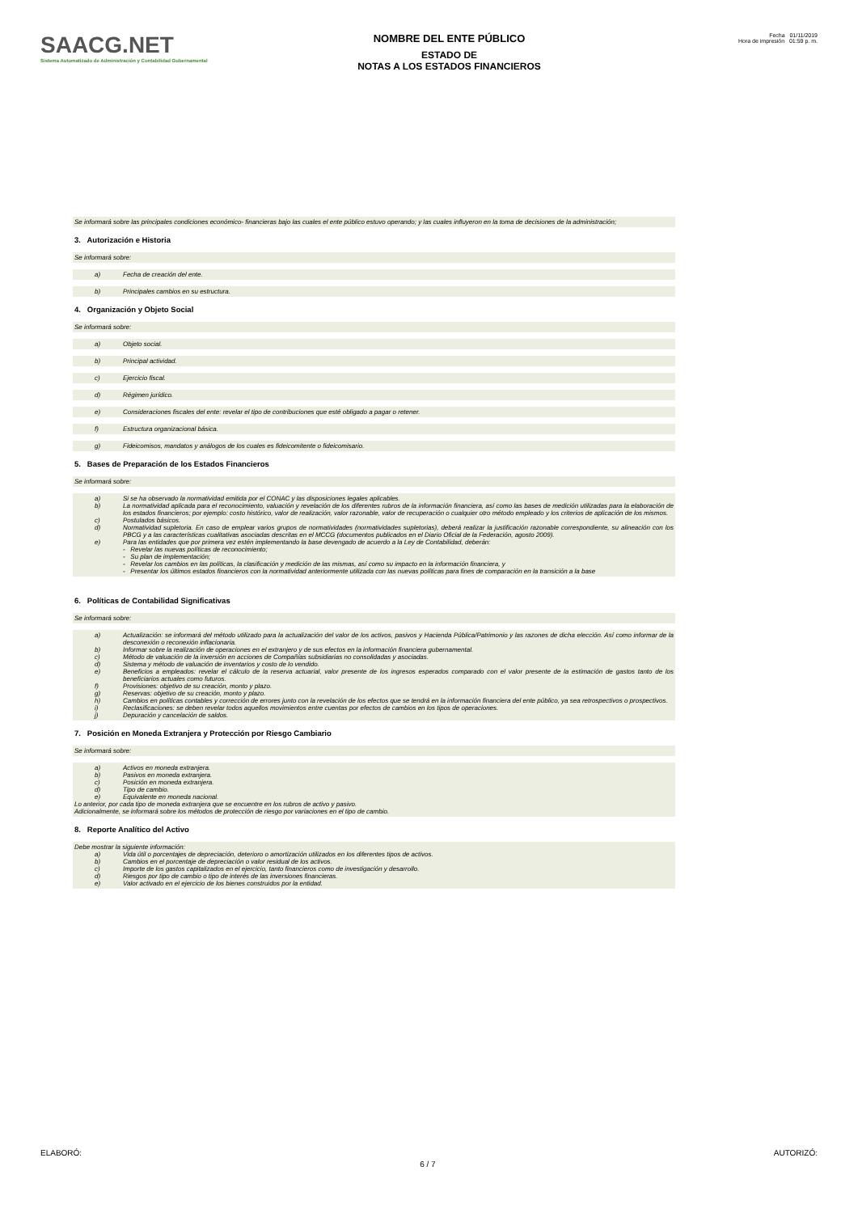SAACG.NET
Sistema Automatizado de Administración y Contabilidad Gubernamental
NOMBRE DEL ENTE PÚBLICO
ESTADO DE
NOTAS A LOS ESTADOS FINANCIEROS
Fecha 01/11/2019
Hora de impresión 01:59 p. m.
Se informará sobre las principales condiciones económico- financieras bajo las cuales el ente público estuvo operando; y las cuales influyeron en la toma de decisiones de la administración;
3. Autorización e Historia
Se informará sobre:
a) Fecha de creación del ente.
b) Principales cambios en su estructura.
4. Organización y Objeto Social
Se informará sobre:
a) Objeto social.
b) Principal actividad.
c) Ejercicio fiscal.
d) Régimen jurídico.
e) Consideraciones fiscales del ente: revelar el tipo de contribuciones que esté obligado a pagar o retener.
f) Estructura organizacional básica.
g) Fideicomisos, mandatos y análogos de los cuales es fideicomitente o fideicomisario.
5. Bases de Preparación de los Estados Financieros
Se informará sobre:
a) Si se ha observado la normatividad emitida por el CONAC y las disposiciones legales aplicables.
b) La normatividad aplicada para el reconocimiento, valuación y revelación de los diferentes rubros de la información financiera, así como las bases de medición utilizadas para la elaboración de los estados financieros; por ejemplo: costo histórico, valor de realización, valor razonable, valor de recuperación o cualquier otro método empleado y los criterios de aplicación de los mismos.
c) Postulados básicos.
d) Normatividad supletoria. En caso de emplear varios grupos de normatividades (normatividades supletorias), deberá realizar la justificación razonable correspondiente, su alineación con los PBCG y a las características cualitativas asociadas descritas en el MCCG (documentos publicados en el Diario Oficial de la Federación, agosto 2009).
e) Para las entidades que por primera vez estén implementando la base devengado de acuerdo a la Ley de Contabilidad, deberán:
- Revelar las nuevas políticas de reconocimiento;
- Su plan de implementación;
- Revelar los cambios en las políticas, la clasificación y medición de las mismas, así como su impacto en la información financiera, y
- Presentar los últimos estados financieros con la normatividad anteriormente utilizada con las nuevas políticas para fines de comparación en la transición a la base
6. Políticas de Contabilidad Significativas
Se informará sobre:
a) Actualización: se informará del método utilizado para la actualización del valor de los activos, pasivos y Hacienda Pública/Patrimonio y las razones de dicha elección. Así como informar de la desconexión o reconexión inflacionaria.
b) Informar sobre la realización de operaciones en el extranjero y de sus efectos en la información financiera gubernamental.
c) Método de valuación de la inversión en acciones de Compañías subsidiarias no consolidadas y asociadas.
d) Sistema y método de valuación de inventarios y costo de lo vendido.
e) Beneficios a empleados: revelar el cálculo de la reserva actuarial, valor presente de los ingresos esperados comparado con el valor presente de la estimación de gastos tanto de los beneficiarios actuales como futuros.
f) Provisiones: objetivo de su creación, monto y plazo.
g) Reservas: objetivo de su creación, monto y plazo.
h) Cambios en políticas contables y corrección de errores junto con la revelación de los efectos que se tendrá en la información financiera del ente público, ya sea retrospectivos o prospectivos.
i) Reclasificaciones: se deben revelar todos aquellos movimientos entre cuentas por efectos de cambios en los tipos de operaciones.
j) Depuración y cancelación de saldos.
7. Posición en Moneda Extranjera y Protección por Riesgo Cambiario
Se informará sobre:
a) Activos en moneda extranjera.
b) Pasivos en moneda extranjera.
c) Posición en moneda extranjera.
d) Tipo de cambio.
e) Equivalente en moneda nacional.
Lo anterior, por cada tipo de moneda extranjera que se encuentre en los rubros de activo y pasivo.
Adicionalmente, se informará sobre los métodos de protección de riesgo por variaciones en el tipo de cambio.
8. Reporte Analítico del Activo
Debe mostrar la siguiente información:
a) Vida útil o porcentajes de depreciación, deterioro o amortización utilizados en los diferentes tipos de activos.
b) Cambios en el porcentaje de depreciación o valor residual de los activos.
c) Importe de los gastos capitalizados en el ejercicio, tanto financieros como de investigación y desarrollo.
d) Riesgos por tipo de cambio o tipo de interés de las inversiones financieras.
e) Valor activado en el ejercicio de los bienes construidos por la entidad.
ELABORÓ: 6 / 7 AUTORIZÓ: